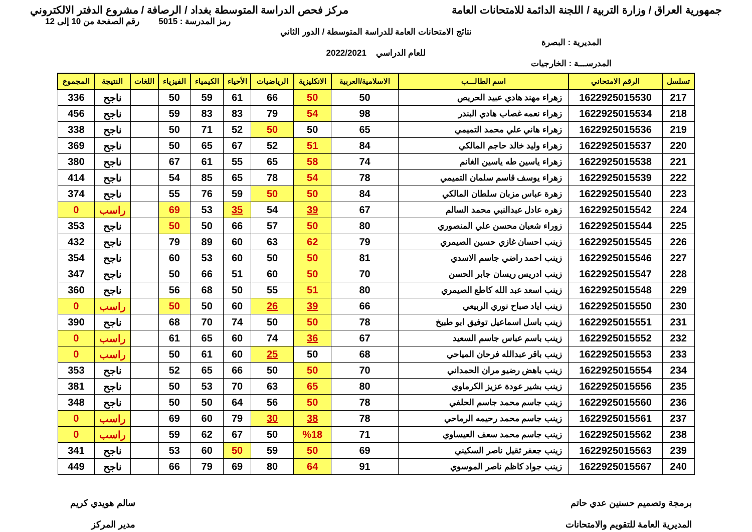جمهورية العراق / وزارة التربية / اللجنة الدائمة للامتحانات العامة
مركز فحص الدراسة المتوسطة بغداد / الرصافة / مشروع الدفتر الالكتروني
رمز المدرسة : 5015 رقم الصفحة من 10 إلى 12
نتائج الامتحانات العامة للدراسة المتوسطة / الدور الثاني
المديرية : البصرة
للعام الدراسي 2022/2021
المدرســـة : الخارجيات
| تسلسل | الرقم الامتحاني | اسم الطالـــب | الاسلامية/العربية | الانكليزية | الرياضيات | الأحياء | الكيمياء | الفيزياء | اللغات | النتيجة | المجموع |
| --- | --- | --- | --- | --- | --- | --- | --- | --- | --- | --- | --- |
| 217 | 1622925015530 | زهراء مهند هادي عبيد الحريص | 50 | 50 | 66 | 61 | 59 | 50 | | ناجح | 336 |
| 218 | 1622925015534 | زهراء نعمه غصاب هادي البندر | 98 | 54 | 79 | 83 | 83 | 59 | | ناجح | 456 |
| 219 | 1622925015536 | زهراء هاني علي محمد التميمي | 65 | 50 | 50 | 52 | 71 | 50 | | ناجح | 338 |
| 220 | 1622925015537 | زهراء وليد خالد حاجم المالكي | 84 | 51 | 52 | 67 | 65 | 50 | | ناجح | 369 |
| 221 | 1622925015538 | زهراء ياسين طه ياسين الغانم | 74 | 58 | 65 | 55 | 61 | 67 | | ناجح | 380 |
| 222 | 1622925015539 | زهراء يوسف قاسم سلمان التميمي | 78 | 54 | 78 | 65 | 85 | 54 | | ناجح | 414 |
| 223 | 1622925015540 | زهرة عباس مزبان سلطان المالكي | 84 | 50 | 50 | 59 | 76 | 55 | | ناجح | 374 |
| 224 | 1622925015542 | زهره عادل عبدالنبي محمد السالم | 67 | 39 | 54 | 35 | 53 | 69 | | راسب | 0 |
| 225 | 1622925015544 | زوراء شعبان محسن علي المنصوري | 80 | 50 | 57 | 66 | 50 | 50 | | ناجح | 353 |
| 226 | 1622925015545 | زينب احسان غازي حسين الصيمري | 79 | 62 | 63 | 60 | 89 | 79 | | ناجح | 432 |
| 227 | 1622925015546 | زينب احمد راضي جاسم الاسدي | 81 | 50 | 50 | 60 | 53 | 60 | | ناجح | 354 |
| 228 | 1622925015547 | زينب ادريس ريسان جابر الحسن | 70 | 50 | 60 | 51 | 66 | 50 | | ناجح | 347 |
| 229 | 1622925015548 | زينب اسعد عبد الله كاطع الصيمري | 80 | 51 | 55 | 50 | 68 | 56 | | ناجح | 360 |
| 230 | 1622925015550 | زينب اياد صباح نوري الربيعي | 66 | 39 | 26 | 60 | 50 | 50 | | راسب | 0 |
| 231 | 1622925015551 | زينب باسل اسماعيل توفيق ابو طبيخ | 78 | 50 | 50 | 74 | 70 | 68 | | ناجح | 390 |
| 232 | 1622925015552 | زينب باسم عباس جاسم السعيد | 67 | 36 | 74 | 60 | 65 | 61 | | راسب | 0 |
| 233 | 1622925015553 | زينب باقر عبدالله فرحان المياحي | 68 | 50 | 25 | 60 | 61 | 50 | | راسب | 0 |
| 234 | 1622925015554 | زينب باهض رضيو مران الحمداني | 70 | 50 | 50 | 66 | 65 | 52 | | ناجح | 353 |
| 235 | 1622925015556 | زينب بشير عودة عزيز الكرماوي | 80 | 65 | 63 | 70 | 53 | 50 | | ناجح | 381 |
| 236 | 1622925015560 | زينب جاسم محمد جاسم الحلفي | 78 | 50 | 56 | 64 | 50 | 50 | | ناجح | 348 |
| 237 | 1622925015561 | زينب جاسم محمد رحيمه الرماحي | 78 | 38 | 30 | 79 | 60 | 69 | | راسب | 0 |
| 238 | 1622925015562 | زينب جاسم محمد سعف العيساوي | 71 | %18 | 50 | 67 | 62 | 59 | | راسب | 0 |
| 239 | 1622925015563 | زينب جعفر ثقيل ناصر السكيني | 69 | 50 | 59 | 50 | 60 | 53 | | ناجح | 341 |
| 240 | 1622925015567 | زينب جواد كاظم ناصر الموسوي | 91 | 64 | 80 | 69 | 79 | 66 | | ناجح | 449 |
برمجة وتصميم حسنين عدي حاتم
المديرية العامة للتقويم والامتحانات
سالم هويدي كريم
مدير المركز